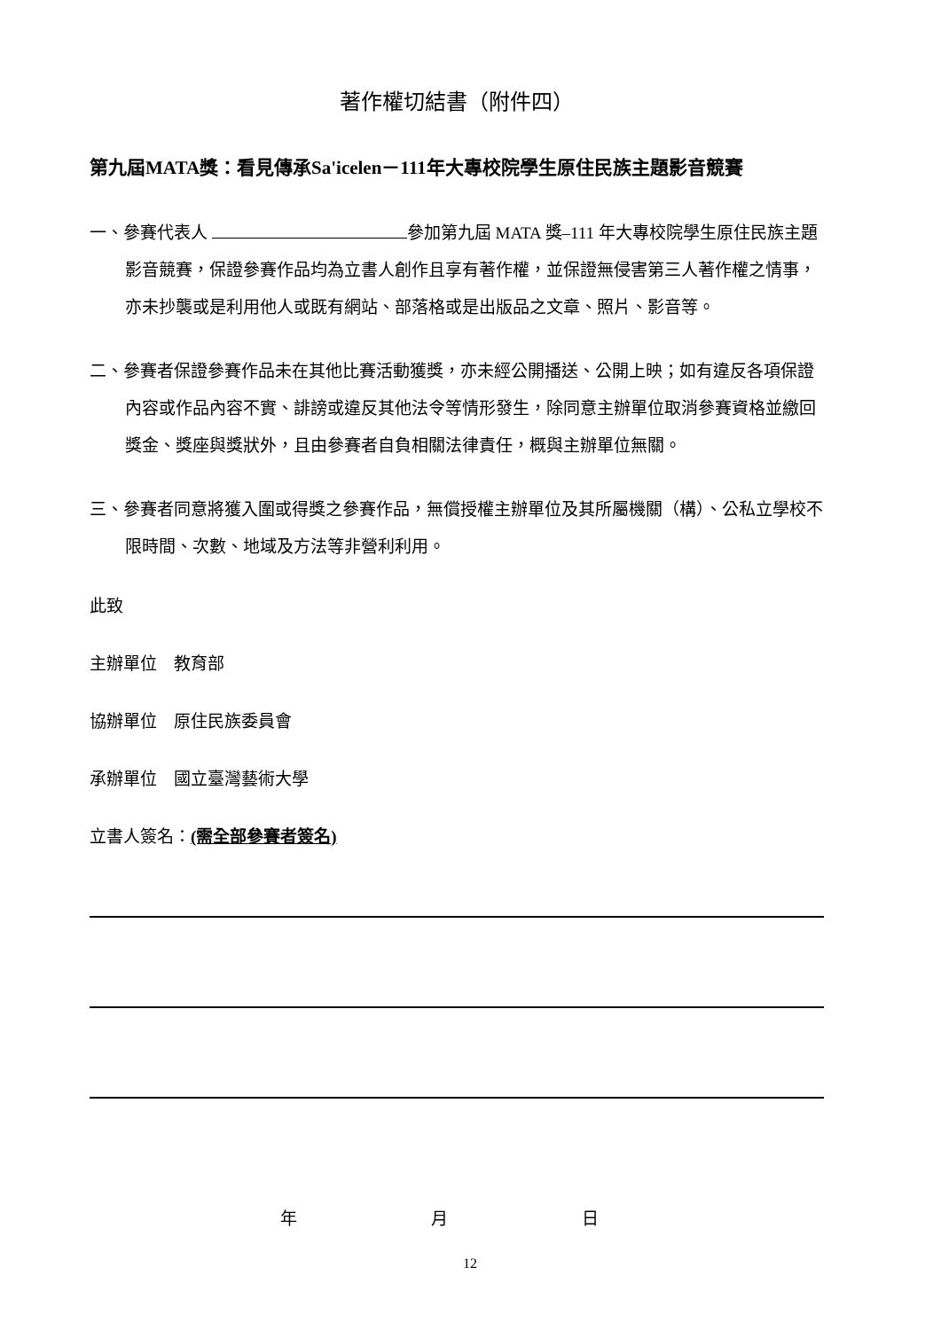著作權切結書（附件四）
第九屆MATA獎：看見傳承Sa'icelen－111年大專校院學生原住民族主題影音競賽
一、參賽代表人 參加第九屆 MATA 獎–111 年大專校院學生原住民族主題影音競賽，保證參賽作品均為立書人創作且享有著作權，並保證無侵害第三人著作權之情事，亦未抄襲或是利用他人或既有網站、部落格或是出版品之文章、照片、影音等。
二、參賽者保證參賽作品未在其他比賽活動獲獎，亦未經公開播送、公開上映；如有違反各項保證內容或作品內容不實、誹謗或違反其他法令等情形發生，除同意主辦單位取消參賽資格並繳回獎金、獎座與獎狀外，且由參賽者自負相關法律責任，概與主辦單位無關。
三、參賽者同意將獲入圍或得獎之參賽作品，無償授權主辦單位及其所屬機關（構）、公私立學校不限時間、次數、地域及方法等非營利利用。
此致
主辦單位　教育部
協辦單位　原住民族委員會
承辦單位　國立臺灣藝術大學
立書人簽名：(需全部參賽者簽名)
年 月 日
12